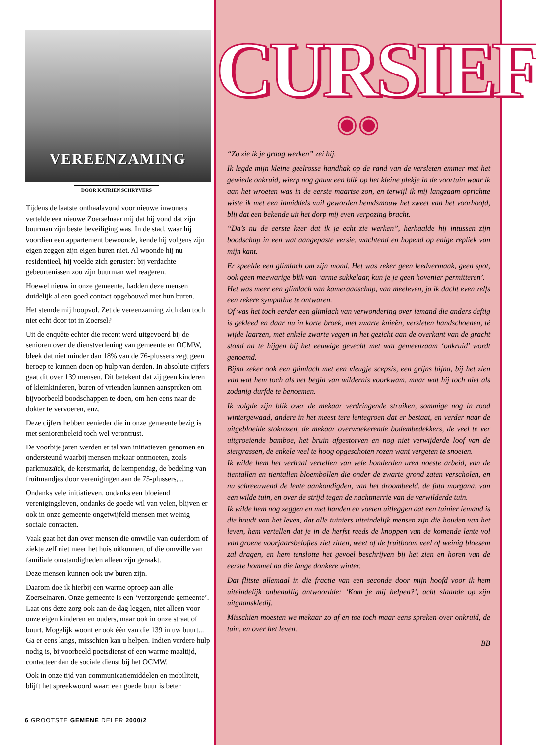VEREENZAMING
DOOR KATRIEN SCHRYVERS
Tijdens de laatste onthaalavond voor nieuwe inwoners vertelde een nieuwe Zoerselnaar mij dat hij vond dat zijn buurman zijn beste beveiliging was. In de stad, waar hij voordien een appartement bewoonde, kende hij volgens zijn eigen zeggen zijn eigen buren niet. Al woonde hij nu residentieel, hij voelde zich geruster: bij verdachte gebeurtenissen zou zijn buurman wel reageren.
Hoewel nieuw in onze gemeente, hadden deze mensen duidelijk al een goed contact opgebouwd met hun buren.
Het stemde mij hoopvol. Zet de vereenzaming zich dan toch niet echt door tot in Zoersel?
Uit de enquête echter die recent werd uitgevoerd bij de senioren over de dienstverlening van gemeente en OCMW, bleek dat niet minder dan 18% van de 76-plussers zegt geen beroep te kunnen doen op hulp van derden. In absolute cijfers gaat dit over 139 mensen. Dit betekent dat zij geen kinderen of kleinkinderen, buren of vrienden kunnen aanspreken om bijvoorbeeld boodschappen te doen, om hen eens naar de dokter te vervoeren, enz.
Deze cijfers hebben eenieder die in onze gemeente bezig is met seniorenbeleid toch wel verontrust.
De voorbije jaren werden er tal van initiatieven genomen en ondersteund waarbij mensen mekaar ontmoeten, zoals parkmuzaïek, de kerstmarkt, de kempendag, de bedeling van fruitmandjes door verenigingen aan de 75-plussers,...
Ondanks vele initiatieven, ondanks een bloeiend verenigingsleven, ondanks de goede wil van velen, blijven er ook in onze gemeente ongetwijfeld mensen met weinig sociale contacten.
Vaak gaat het dan over mensen die omwille van ouderdom of ziekte zelf niet meer het huis uitkunnen, of die omwille van familiale omstandigheden alleen zijn geraakt.
Deze mensen kunnen ook uw buren zijn.
Daarom doe ik hierbij een warme oproep aan alle Zoerselnaren. Onze gemeente is een ‘verzorgende gemeente’. Laat ons deze zorg ook aan de dag leggen, niet alleen voor onze eigen kinderen en ouders, maar ook in onze straat of buurt. Mogelijk woont er ook één van die 139 in uw buurt... Ga er eens langs, misschien kan u helpen. Indien verdere hulp nodig is, bijvoorbeeld poetsdienst of een warme maaltijd, contacteer dan de sociale dienst bij het OCMW.
Ook in onze tijd van communicatiemiddelen en mobiliteit, blijft het spreekwoord waar: een goede buur is beter
6 GROOTSTE GEMENE DELER 2000/2
CURSIEF
◉◉
“Zo zie ik je graag werken” zei hij.
Ik legde mijn kleine geelrosse handhak op de rand van de versleten emmer met het gewiede onkruid, wierp nog gauw een blik op het kleine plekje in de voortuin waar ik aan het wroeten was in de eerste maartse zon, en terwijl ik mij langzaam oprichtte wiste ik met een inmiddels vuil geworden hemdsmouw het zweet van het voorhoofd, blij dat een bekende uit het dorp mij even verpozing bracht.
“Da’s nu de eerste keer dat ik je echt zie werken”, herhaalde hij intussen zijn boodschap in een wat aangepaste versie, wachtend en hopend op enige repliek van mijn kant.
Er speelde een glimlach om zijn mond. Het was zeker geen leedvermaak, geen spot, ook geen meewarige blik van ‘arme sukkelaar, kun je je geen hovenier permitteren’.
Het was meer een glimlach van kameraadschap, van meeleven, ja ik dacht even zelfs een zekere sympathie te ontwaren.
Of was het toch eerder een glimlach van verwondering over iemand die anders deftig is gekleed en daar nu in korte broek, met zwarte knieën, versleten handschoenen, té wijde laarzen, met enkele zwarte vegen in het gezicht aan de overkant van de gracht stond na te hijgen bij het eeuwige gevecht met wat gemeenzaam ‘onkruid’ wordt genoemd.
Bijna zeker ook een glimlach met een vleugje scepsis, een grijns bijna, bij het zien van wat hem toch als het begin van wildernis voorkwam, maar wat hij toch niet als zodanig durfde te benoemen.
Ik volgde zijn blik over de mekaar verdringende struiken, sommige nog in rood wintergewaad, andere in het meest tere lentegroen dat er bestaat, en verder naar de uitgebloeide stokrozen, de mekaar overwoekerende bodembedekkers, de veel te ver uitgroeiende bamboe, het bruin afgestorven en nog niet verwijderde loof van de siergrassen, de enkele veel te hoog opgeschoten rozen want vergeten te snoeien.
Ik wilde hem het verhaal vertellen van vele honderden uren noeste arbeid, van de tientallen en tientallen bloembollen die onder de zwarte grond zaten verscholen, en nu schreeuwend de lente aankondigden, van het droombeeld, de fata morgana, van een wilde tuin, en over de strijd tegen de nachtmerrie van de verwilderde tuin.
Ik wilde hem nog zeggen en met handen en voeten uitleggen dat een tuinier iemand is die houdt van het leven, dat alle tuiniers uiteindelijk mensen zijn die houden van het leven, hem vertellen dat je in de herfst reeds de knoppen van de komende lente vol van groene voorjaarsbeloftes ziet zitten, weet of de fruitboom veel of weinig bloesem zal dragen, en hem tenslotte het gevoel beschrijven bij het zien en horen van de eerste hommel na die lange donkere winter.
Dat flitste allemaal in die fractie van een seconde door mijn hoofd voor ik hem uiteindelijk onbenullig antwoordde: ‘Kom je mij helpen?’, acht slaande op zijn uitgaanskledij.
Misschien moesten we mekaar zo af en toe toch maar eens spreken over onkruid, de tuin, en over het leven.
BB